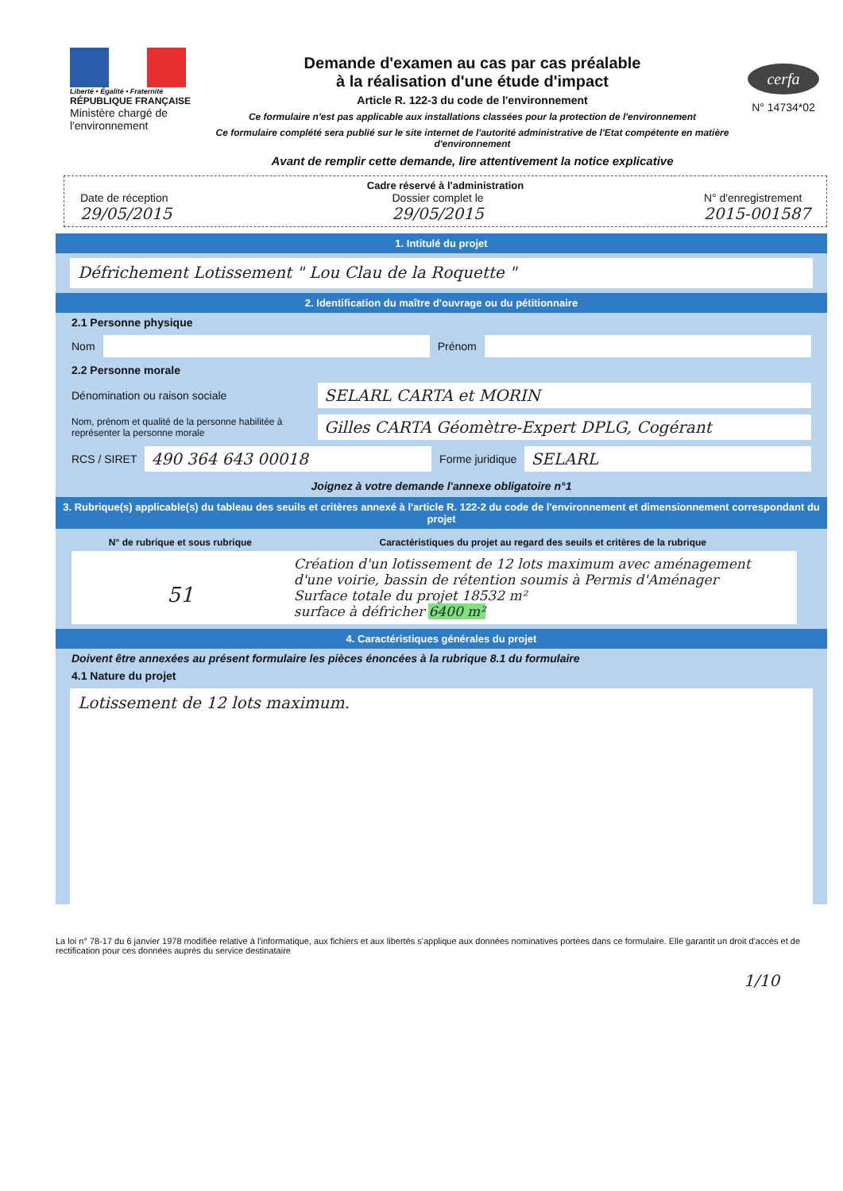Liberté • Égalité • Fraternité
RÉPUBLIQUE FRANÇAISE
Ministère chargé de l'environnement
Demande d'examen au cas par cas préalable
à la réalisation d'une étude d'impact
Article R. 122-3 du code de l'environnement
Ce formulaire n'est pas applicable aux installations classées pour la protection de l'environnement
Ce formulaire complété sera publié sur le site internet de l'autorité administrative de l'Etat compétente en matière d'environnement
Avant de remplir cette demande, lire attentivement la notice explicative
cerfa
N° 14734*02
Cadre réservé à l'administration
Date de réception
29/05/2015
Dossier complet le
29/05/2015
N° d'enregistrement
2015-001587
1. Intitulé du projet
Défrichement Lotissement " Lou Clau de la Roquette "
2. Identification du maître d'ouvrage ou du pétitionnaire
2.1 Personne physique
Nom
Prénom
2.2 Personne morale
Dénomination ou raison sociale
SELARL CARTA et MORIN
Nom, prénom et qualité de la personne habilitée à représenter la personne morale
Gilles CARTA Géomètre-Expert DPLG, Cogérant
RCS / SIRET
490 364 643 00018
Forme juridique
SELARL
Joignez à votre demande l'annexe obligatoire n°1
3. Rubrique(s) applicable(s) du tableau des seuils et critères annexé à l'article R. 122-2 du code de l'environnement et dimensionnement correspondant du projet
| N° de rubrique et sous rubrique | Caractéristiques du projet au regard des seuils et critères de la rubrique |
| --- | --- |
| 51 | Création d'un lotissement de 12 lots maximum avec aménagement d'une voirie, bassin de rétention soumis à Permis d'Aménager Surface totale du projet 18532 m² surface à défricher 6400 m² |
4. Caractéristiques générales du projet
Doivent être annexées au présent formulaire les pièces énoncées à la rubrique 8.1 du formulaire
4.1 Nature du projet
Lotissement de 12 lots maximum.
La loi n° 78-17 du 6 janvier 1978 modifiée relative à l'informatique, aux fichiers et aux libertés s'applique aux données nominatives portées dans ce formulaire. Elle garantit un droit d'accès et de rectification pour ces données auprès du service destinataire
1/10